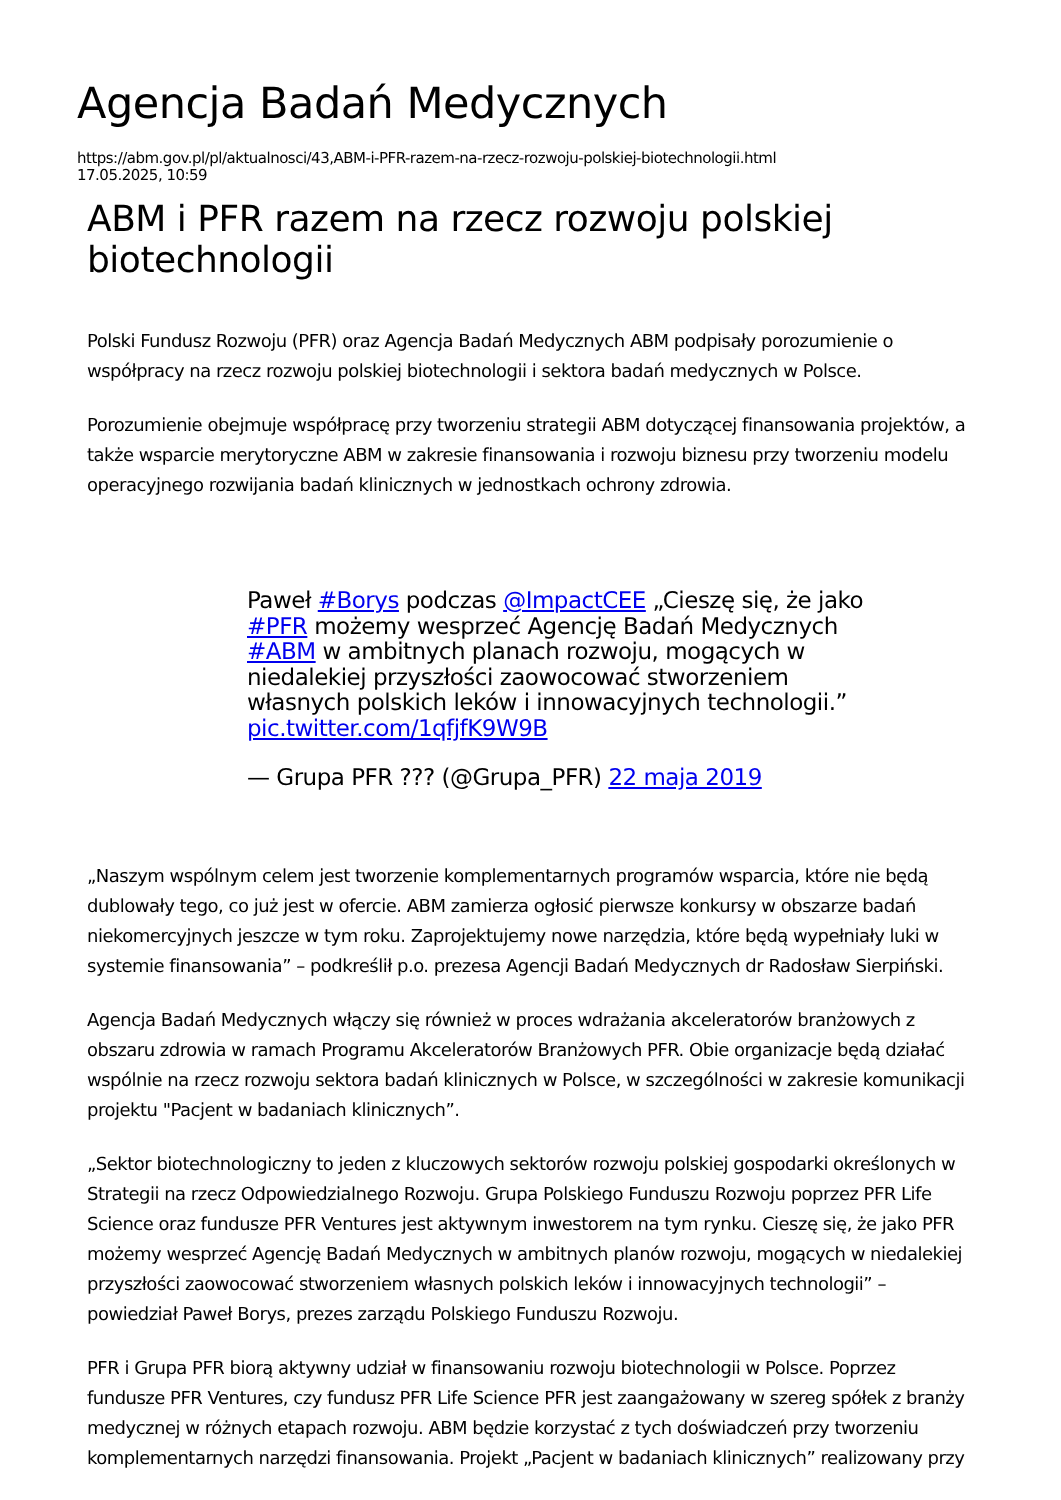Agencja Badań Medycznych
https://abm.gov.pl/pl/aktualnosci/43,ABM-i-PFR-razem-na-rzecz-rozwoju-polskiej-biotechnologii.html
17.05.2025, 10:59
ABM i PFR razem na rzecz rozwoju polskiej biotechnologii
Polski Fundusz Rozwoju (PFR) oraz Agencja Badań Medycznych ABM podpisały porozumienie o współpracy na rzecz rozwoju polskiej biotechnologii i sektora badań medycznych w Polsce.
Porozumienie obejmuje współpracę przy tworzeniu strategii ABM dotyczącej finansowania projektów, a także wsparcie merytoryczne ABM w zakresie finansowania i rozwoju biznesu przy tworzeniu modelu operacyjnego rozwijania badań klinicznych w jednostkach ochrony zdrowia.
Paweł #Borys podczas @ImpactCEE „Cieszę się, że jako #PFR możemy wesprzeć Agencję Badań Medycznych #ABM w ambitnych planach rozwoju, mogących w niedalekiej przyszłości zaowocować stworzeniem własnych polskich leków i innowacyjnych technologii.” pic.twitter.com/1qfjfK9W9B
— Grupa PFR ??? (@Grupa_PFR) 22 maja 2019
„Naszym wspólnym celem jest tworzenie komplementarnych programów wsparcia, które nie będą dublowały tego, co już jest w ofercie. ABM zamierza ogłosić pierwsze konkursy w obszarze badań niekomercyjnych jeszcze w tym roku. Zaprojektujemy nowe narzędzia, które będą wypełniały luki w systemie finansowania” – podkreślił p.o. prezesa Agencji Badań Medycznych dr Radosław Sierpiński.
Agencja Badań Medycznych włączy się również w proces wdrażania akceleratorów branżowych z obszaru zdrowia w ramach Programu Akceleratorów Branżowych PFR. Obie organizacje będą działać wspólnie na rzecz rozwoju sektora badań klinicznych w Polsce, w szczególności w zakresie komunikacji projektu "Pacjent w badaniach klinicznych”.
„Sektor biotechnologiczny to jeden z kluczowych sektorów rozwoju polskiej gospodarki określonych w Strategii na rzecz Odpowiedzialnego Rozwoju. Grupa Polskiego Funduszu Rozwoju poprzez PFR Life Science oraz fundusze PFR Ventures jest aktywnym inwestorem na tym rynku. Cieszę się, że jako PFR możemy wesprzeć Agencję Badań Medycznych w ambitnych planów rozwoju, mogących w niedalekiej przyszłości zaowocować stworzeniem własnych polskich leków i innowacyjnych technologii” – powiedział Paweł Borys, prezes zarządu Polskiego Funduszu Rozwoju.
PFR i Grupa PFR biorą aktywny udział w finansowaniu rozwoju biotechnologii w Polsce. Poprzez fundusze PFR Ventures, czy fundusz PFR Life Science PFR jest zaangażowany w szereg spółek z branży medycznej w różnych etapach rozwoju. ABM będzie korzystać z tych doświadczeń przy tworzeniu komplementarnych narzędzi finansowania. Projekt „Pacjent w badaniach klinicznych” realizowany przy